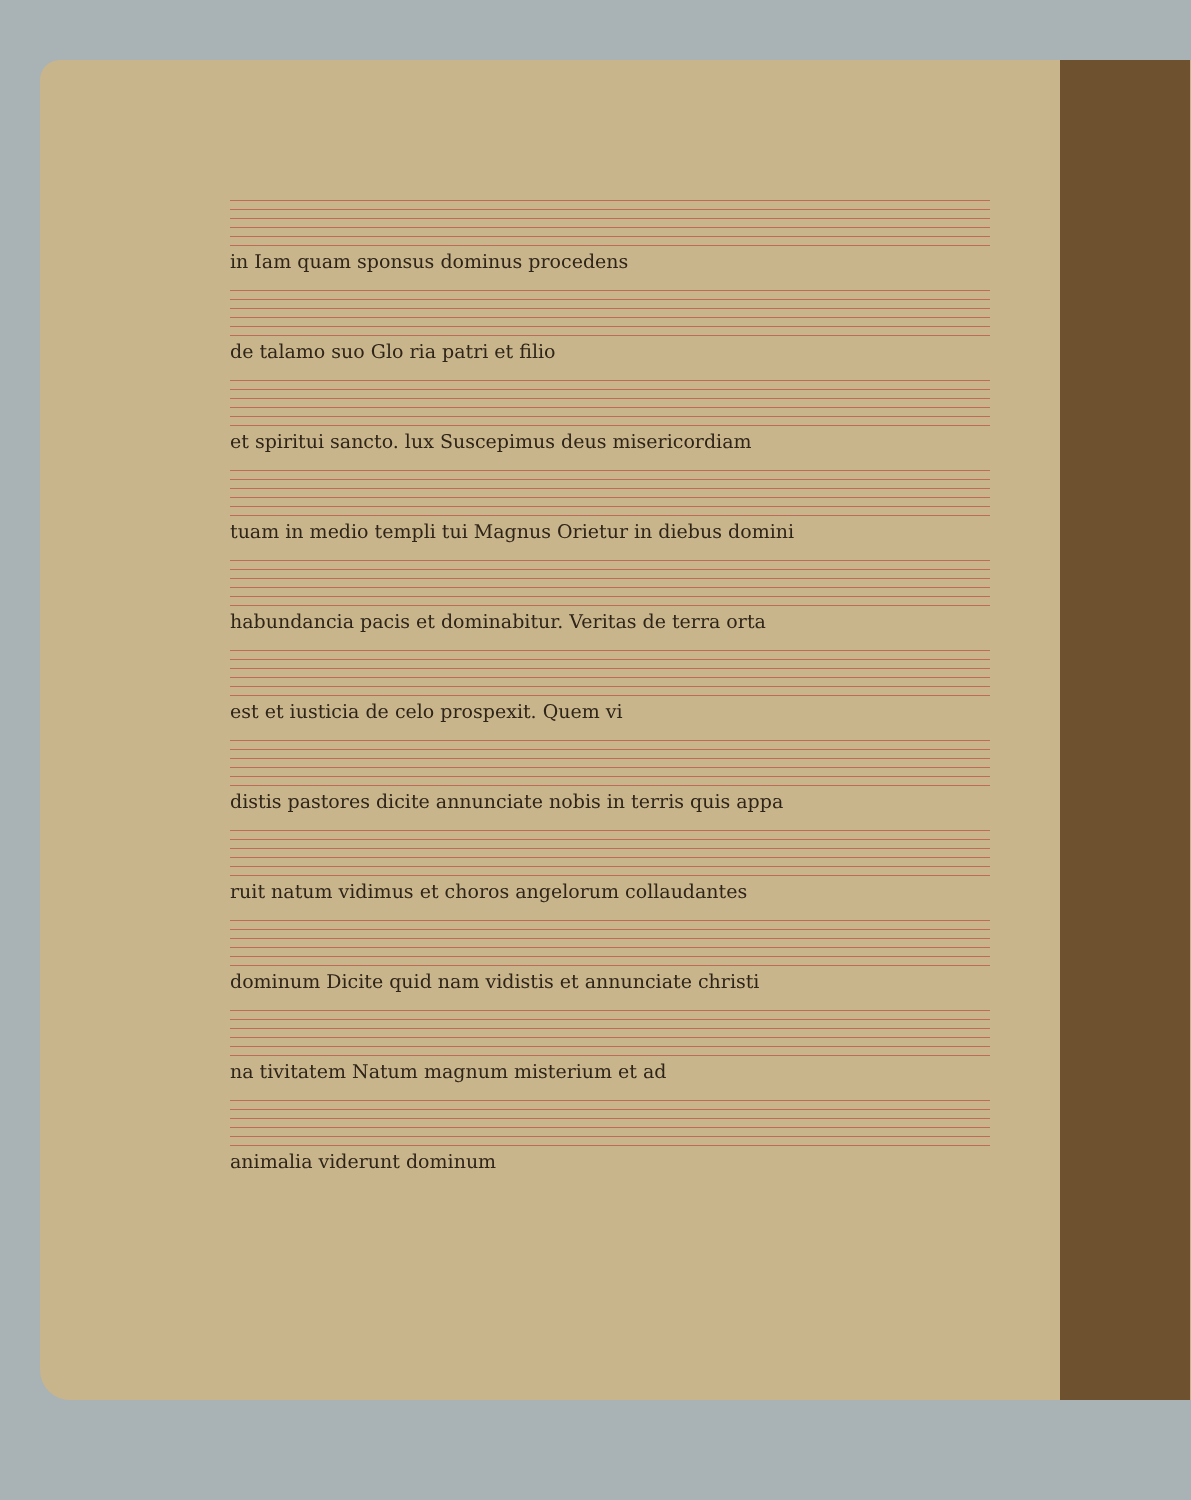in Iam quam sponsus dominus procedens
de talamo suo Glo ria patri et filio
et spiritui sancto. lux Suscepimus deus misericordiam
tuam in medio templi tui Magnus Orietur in diebus domini
habundancia pacis et dominabitur. Veritas de terra orta
est et iusticia de celo prospexit. Quem vi
distis pastores dicite annunciate nobis in terris quis appa
ruit natum vidimus et choros angelorum collaudantes
dominum Dicite quid nam vidistis et annunciate christi
na tivitatem Natum magnum misterium et ad
animalia viderunt dominum